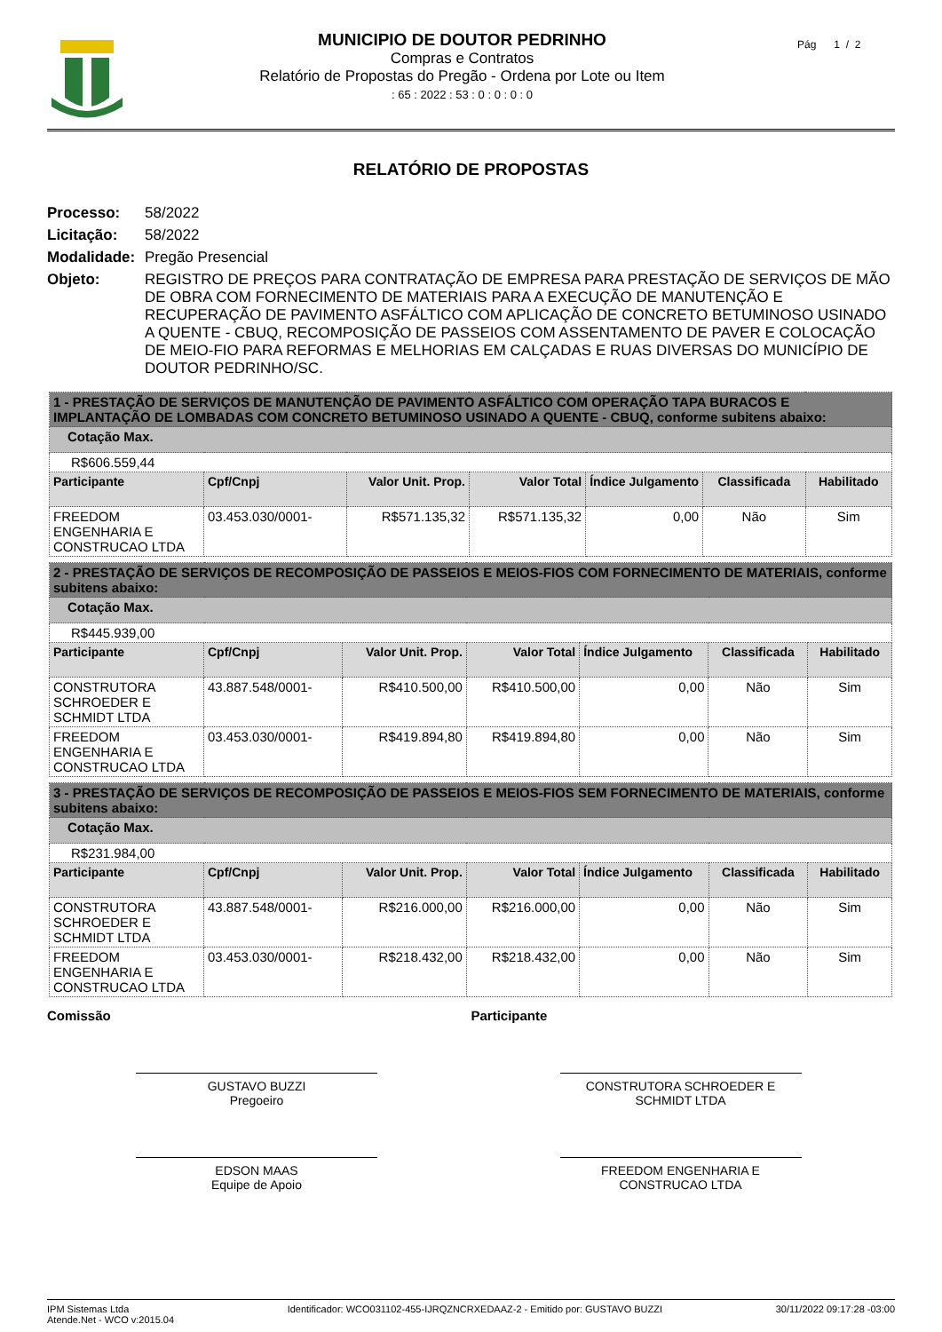MUNICIPIO DE DOUTOR PEDRINHO
Compras e Contratos
Relatório de Propostas do Pregão - Ordena por Lote ou Item
: 65 : 2022 : 53 : 0 : 0 : 0 : 0
Pág 1 / 2
RELATÓRIO DE PROPOSTAS
Processo: 58/2022
Licitação: 58/2022
Modalidade: Pregão Presencial
Objeto: REGISTRO DE PREÇOS PARA CONTRATAÇÃO DE EMPRESA PARA PRESTAÇÃO DE SERVIÇOS DE MÃO DE OBRA COM FORNECIMENTO DE MATERIAIS PARA A EXECUÇÃO DE MANUTENÇÃO E RECUPERAÇÃO DE PAVIMENTO ASFÁLTICO COM APLICAÇÃO DE CONCRETO BETUMINOSO USINADO A QUENTE - CBUQ, RECOMPOSIÇÃO DE PASSEIOS COM ASSENTAMENTO DE PAVER E COLOCAÇÃO DE MEIO-FIO PARA REFORMAS E MELHORIAS EM CALÇADAS E RUAS DIVERSAS DO MUNICÍPIO DE DOUTOR PEDRINHO/SC.
| 1 - PRESTAÇÃO DE SERVIÇOS DE MANUTENÇÃO DE PAVIMENTO ASFÁLTICO COM OPERAÇÃO TAPA BURACOS E IMPLANTAÇÃO DE LOMBADAS COM CONCRETO BETUMINOSO USINADO A QUENTE - CBUQ, conforme subitens abaixo: | | | | | | |
| Cotação Max. | | | | | | |
| R$606.559,44 | | | | | | |
| Participante | Cpf/Cnpj | Valor Unit. Prop. | Valor Total | Índice Julgamento | Classificada | Habilitado |
| FREEDOM ENGENHARIA E CONSTRUCAO LTDA | 03.453.030/0001- | R$571.135,32 | R$571.135,32 | 0,00 | Não | Sim |
| 2 - PRESTAÇÃO DE SERVIÇOS DE RECOMPOSIÇÃO DE PASSEIOS E MEIOS-FIOS COM FORNECIMENTO DE MATERIAIS, conforme subitens abaixo: | | | | | | |
| Cotação Max. | | | | | | |
| R$445.939,00 | | | | | | |
| Participante | Cpf/Cnpj | Valor Unit. Prop. | Valor Total | Índice Julgamento | Classificada | Habilitado |
| CONSTRUTORA SCHROEDER E SCHMIDT LTDA | 43.887.548/0001- | R$410.500,00 | R$410.500,00 | 0,00 | Não | Sim |
| FREEDOM ENGENHARIA E CONSTRUCAO LTDA | 03.453.030/0001- | R$419.894,80 | R$419.894,80 | 0,00 | Não | Sim |
| 3 - PRESTAÇÃO DE SERVIÇOS DE RECOMPOSIÇÃO DE PASSEIOS E MEIOS-FIOS SEM FORNECIMENTO DE MATERIAIS, conforme subitens abaixo: | | | | | | |
| Cotação Max. | | | | | | |
| R$231.984,00 | | | | | | |
| Participante | Cpf/Cnpj | Valor Unit. Prop. | Valor Total | Índice Julgamento | Classificada | Habilitado |
| CONSTRUTORA SCHROEDER E SCHMIDT LTDA | 43.887.548/0001- | R$216.000,00 | R$216.000,00 | 0,00 | Não | Sim |
| FREEDOM ENGENHARIA E CONSTRUCAO LTDA | 03.453.030/0001- | R$218.432,00 | R$218.432,00 | 0,00 | Não | Sim |
Comissão
GUSTAVO BUZZI
Pregoeiro
EDSON MAAS
Equipe de Apoio
Participante
CONSTRUTORA SCHROEDER E SCHMIDT LTDA
FREEDOM ENGENHARIA E CONSTRUCAO LTDA
IPM Sistemas Ltda
Atende.Net - WCO v:2015.04 Identificador: WCO031102-455-IJRQZNCRXEDAAZ-2 - Emitido por: GUSTAVO BUZZI 30/11/2022 09:17:28 -03:00